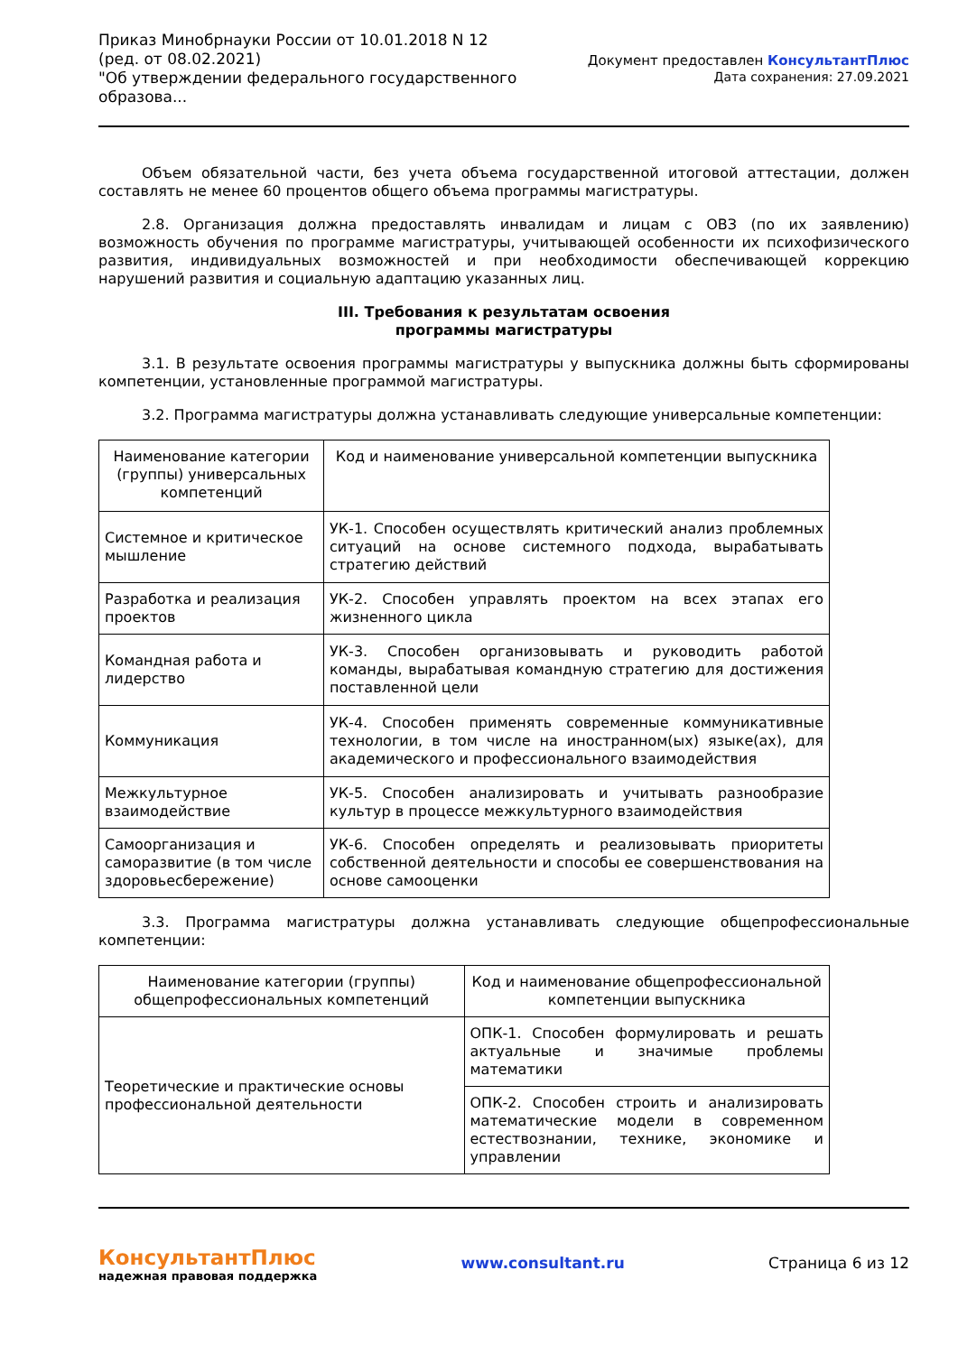Приказ Минобрнауки России от 10.01.2018 N 12
(ред. от 08.02.2021)
"Об утверждении федерального государственного
образова...
Документ предоставлен КонсультантПлюс
Дата сохранения: 27.09.2021
Объем обязательной части, без учета объема государственной итоговой аттестации, должен составлять не менее 60 процентов общего объема программы магистратуры.
2.8. Организация должна предоставлять инвалидам и лицам с ОВЗ (по их заявлению) возможность обучения по программе магистратуры, учитывающей особенности их психофизического развития, индивидуальных возможностей и при необходимости обеспечивающей коррекцию нарушений развития и социальную адаптацию указанных лиц.
III. Требования к результатам освоения
программы магистратуры
3.1. В результате освоения программы магистратуры у выпускника должны быть сформированы компетенции, установленные программой магистратуры.
3.2. Программа магистратуры должна устанавливать следующие универсальные компетенции:
| Наименование категории (группы) универсальных компетенций | Код и наименование универсальной компетенции выпускника |
| --- | --- |
| Системное и критическое мышление | УК-1. Способен осуществлять критический анализ проблемных ситуаций на основе системного подхода, вырабатывать стратегию действий |
| Разработка и реализация проектов | УК-2. Способен управлять проектом на всех этапах его жизненного цикла |
| Командная работа и лидерство | УК-3. Способен организовывать и руководить работой команды, вырабатывая командную стратегию для достижения поставленной цели |
| Коммуникация | УК-4. Способен применять современные коммуникативные технологии, в том числе на иностранном(ых) языке(ах), для академического и профессионального взаимодействия |
| Межкультурное взаимодействие | УК-5. Способен анализировать и учитывать разнообразие культур в процессе межкультурного взаимодействия |
| Самоорганизация и саморазвитие (в том числе здоровьесбережение) | УК-6. Способен определять и реализовывать приоритеты собственной деятельности и способы ее совершенствования на основе самооценки |
3.3. Программа магистратуры должна устанавливать следующие общепрофессиональные компетенции:
| Наименование категории (группы) общепрофессиональных компетенций | Код и наименование общепрофессиональной компетенции выпускника |
| --- | --- |
| Теоретические и практические основы профессиональной деятельности | ОПК-1. Способен формулировать и решать актуальные и значимые проблемы математики |
| | ОПК-2. Способен строить и анализировать математические модели в современном естествознании, технике, экономике и управлении |
КонсультантПлюс
надежная правовая поддержка
www.consultant.ru
Страница 6 из 12